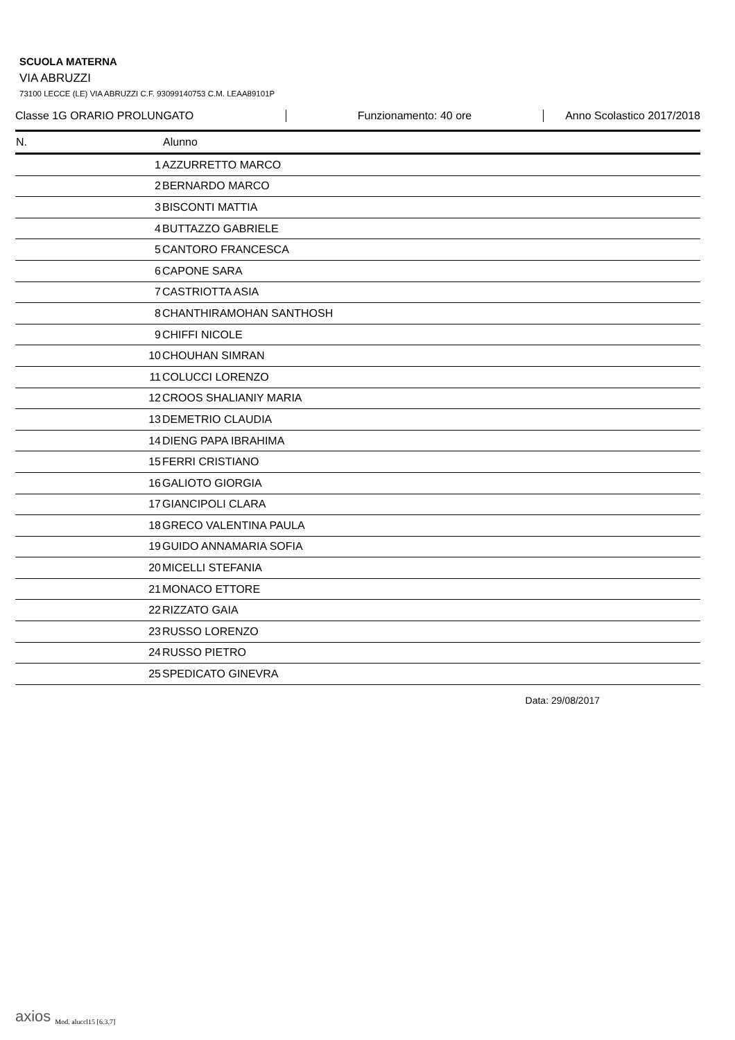SCUOLA MATERNA
VIA ABRUZZI
73100 LECCE (LE) VIA ABRUZZI C.F. 93099140753 C.M. LEAA89101P
Classe 1G ORARIO PROLUNGATO Funzionamento: 40 ore Anno Scolastico 2017/2018
| N. | Alunno |
| --- | --- |
| 1 | AZZURRETTO MARCO |
| 2 | BERNARDO MARCO |
| 3 | BISCONTI MATTIA |
| 4 | BUTTAZZO GABRIELE |
| 5 | CANTORO FRANCESCA |
| 6 | CAPONE SARA |
| 7 | CASTRIOTTA ASIA |
| 8 | CHANTHIRAMOHAN SANTHOSH |
| 9 | CHIFFI NICOLE |
| 10 | CHOUHAN SIMRAN |
| 11 | COLUCCI LORENZO |
| 12 | CROOS SHALIANIY MARIA |
| 13 | DEMETRIO CLAUDIA |
| 14 | DIENG PAPA IBRAHIMA |
| 15 | FERRI CRISTIANO |
| 16 | GALIOTO GIORGIA |
| 17 | GIANCIPOLI CLARA |
| 18 | GRECO VALENTINA PAULA |
| 19 | GUIDO ANNAMARIA SOFIA |
| 20 | MICELLI STEFANIA |
| 21 | MONACO ETTORE |
| 22 | RIZZATO GAIA |
| 23 | RUSSO LORENZO |
| 24 | RUSSO PIETRO |
| 25 | SPEDICATO GINEVRA |
Data: 29/08/2017
axios Mod. aluccl15 [6.3.7]